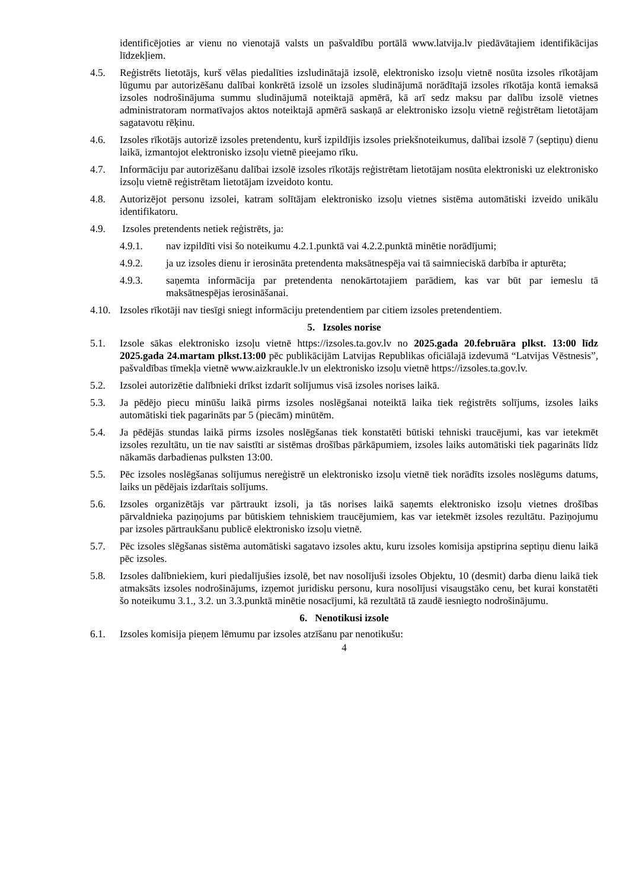identificējoties ar vienu no vienotajā valsts un pašvaldību portālā www.latvija.lv piedāvātajiem identifikācijas līdzekļiem.
4.5. Reģistrēts lietotājs, kurš vēlas piedalīties izsludinātajā izsolē, elektronisko izsoļu vietnē nosūta izsoles rīkotājam lūgumu par autorizēšanu dalībai konkrētā izsolē un izsoles sludinājumā norādītajā izsoles rīkotāja kontā iemaksā izsoles nodrošinājuma summu sludinājumā noteiktajā apmērā, kā arī sedz maksu par dalību izsolē vietnes administratoram normatīvajos aktos noteiktajā apmērā saskaņā ar elektronisko izsoļu vietnē reģistrētam lietotājam sagatavotu rēķinu.
4.6. Izsoles rīkotājs autorizē izsoles pretendentu, kurš izpildījis izsoles priekšnoteikumus, dalībai izsolē 7 (septiņu) dienu laikā, izmantojot elektronisko izsoļu vietnē pieejamo rīku.
4.7. Informāciju par autorizēšanu dalībai izsolē izsoles rīkotājs reģistrētam lietotājam nosūta elektroniski uz elektronisko izsoļu vietnē reģistrētam lietotājam izveidoto kontu.
4.8. Autorizējot personu izsolei, katram solītājam elektronisko izsoļu vietnes sistēma automātiski izveido unikālu identifikatoru.
4.9. Izsoles pretendents netiek reģistrēts, ja:
4.9.1. nav izpildīti visi šo noteikumu 4.2.1.punktā vai 4.2.2.punktā minētie norādījumi;
4.9.2. ja uz izsoles dienu ir ierosināta pretendenta maksātnespēja vai tā saimnieciskā darbība ir apturēta;
4.9.3. saņemta informācija par pretendenta nenokārtotajiem parādiem, kas var būt par iemeslu tā maksātnespējas ierosināšanai.
4.10.
Izsoles rīkotāji nav tiesīgi sniegt informāciju pretendentiem par citiem izsoles pretendentiem.
5. Izsoles norise
5.1. Izsole sākas elektronisko izsoļu vietnē https://izsoles.ta.gov.lv no 2025.gada 20.februāra plkst. 13:00 līdz 2025.gada 24.martam plkst.13:00 pēc publikācijām Latvijas Republikas oficiālajā izdevumā “Latvijas Vēstnesis”, pašvaldības tīmekļa vietnē www.aizkraukle.lv un elektronisko izsoļu vietnē https://izsoles.ta.gov.lv.
5.2. Izsolei autorizētie dalībnieki drīkst izdarīt solījumus visā izsoles norises laikā.
5.3. Ja pēdējo piecu minūšu laikā pirms izsoles noslēgšanai noteiktā laika tiek reģistrēts solījums, izsoles laiks automātiski tiek pagarināts par 5 (piecām) minūtēm.
5.4. Ja pēdējās stundas laikā pirms izsoles noslēgšanas tiek konstatēti būtiski tehniski traucējumi, kas var ietekmēt izsoles rezultātu, un tie nav saistīti ar sistēmas drošības pārkāpumiem, izsoles laiks automātiski tiek pagarināts līdz nākamās darbadienas pulksten 13:00.
5.5. Pēc izsoles noslēgšanas solījumus nereģistrē un elektronisko izsoļu vietnē tiek norādīts izsoles noslēgums datums, laiks un pēdējais izdarītais solījums.
5.6. Izsoles organizētājs var pārtraukt izsoli, ja tās norises laikā saņemts elektronisko izsoļu vietnes drošības pārvaldnieka paziņojums par būtiskiem tehniskiem traucējumiem, kas var ietekmēt izsoles rezultātu. Paziņojumu par izsoles pārtraukšanu publicē elektronisko izsoļu vietnē.
5.7. Pēc izsoles slēgšanas sistēma automātiski sagatavo izsoles aktu, kuru izsoles komisija apstiprina septiņu dienu laikā pēc izsoles.
5.8. Izsoles dalībniekiem, kuri piedalījušies izsolē, bet nav nosolījuši izsoles Objektu, 10 (desmit) darba dienu laikā tiek atmaksāts izsoles nodrošinājums, izņemot juridisku personu, kura nosolījusi visaugstāko cenu, bet kurai konstatēti šo noteikumu 3.1., 3.2. un 3.3.punktā minētie nosacījumi, kā rezultātā tā zaudē iesniegto nodrošinājumu.
6. Nenotikusi izsole
6.1. Izsoles komisija pieņem lēmumu par izsoles atzīšanu par nenotikušu:
4